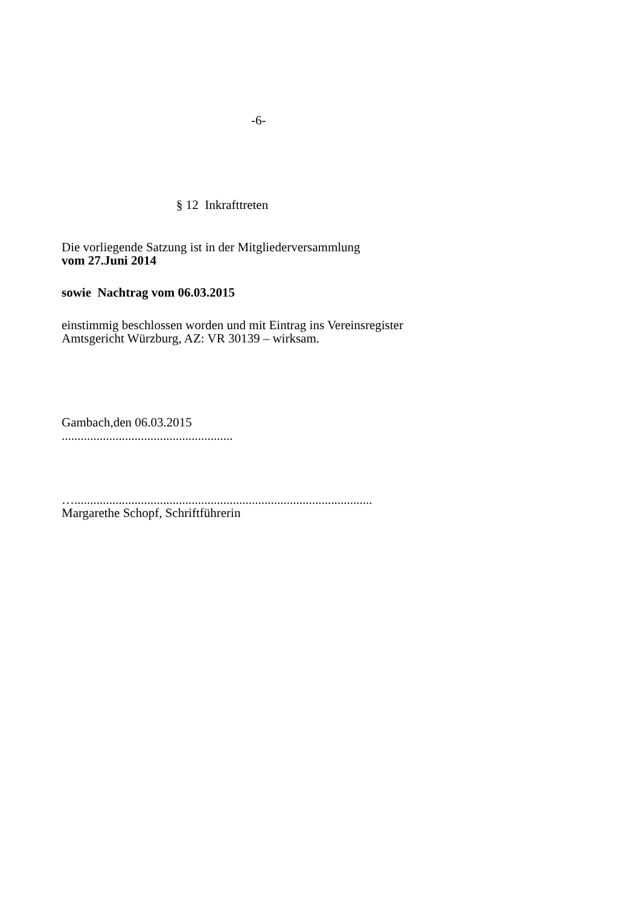-6-
§ 12 Inkrafttreten
Die vorliegende Satzung ist in der Mitgliederversammlung
vom 27.Juni 2014
sowie Nachtrag vom 06.03.2015
einstimmig beschlossen worden und mit Eintrag ins Vereinsregister
Amtsgericht Würzburg, AZ: VR 30139 – wirksam.
Gambach,den 06.03.2015
......................................................
…..............................................................................................
Margarethe Schopf, Schriftführerin